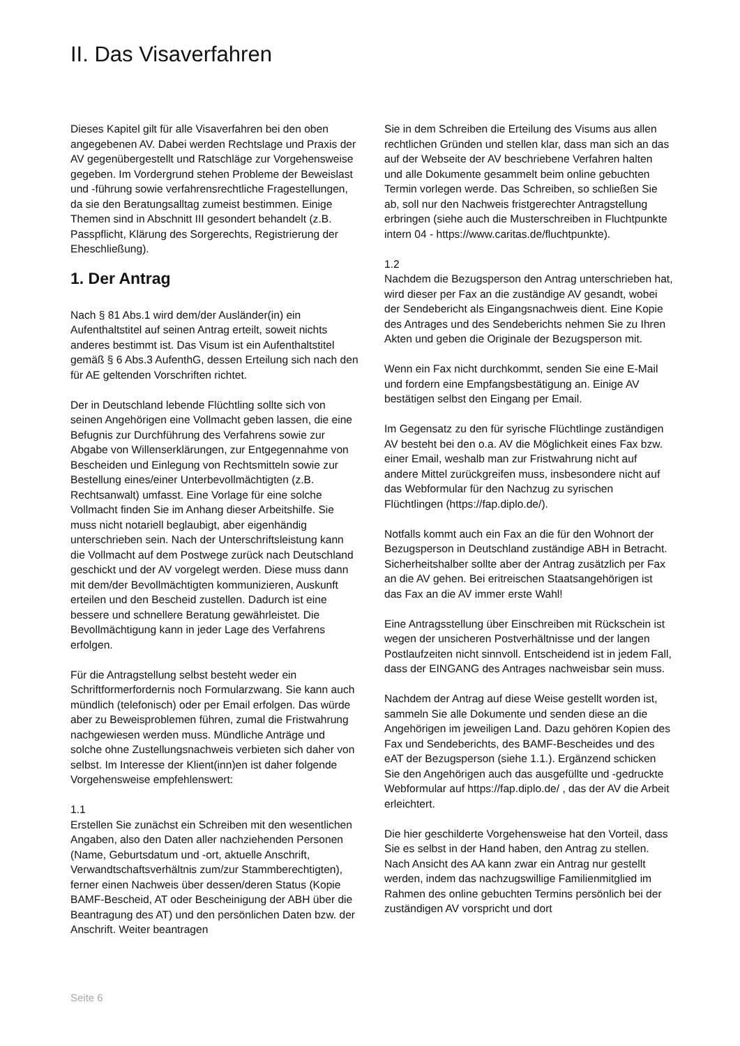II. Das Visaverfahren
Dieses Kapitel gilt für alle Visaverfahren bei den oben angegebenen AV. Dabei werden Rechtslage und Praxis der AV gegenübergestellt und Ratschläge zur Vorgehensweise gegeben. Im Vordergrund stehen Probleme der Beweislast und -führung sowie verfahrensrechtliche Fragestellungen, da sie den Beratungsalltag zumeist bestimmen. Einige Themen sind in Abschnitt III gesondert behandelt (z.B. Passpflicht, Klärung des Sorgerechts, Registrierung der Eheschließung).
1. Der Antrag
Nach § 81 Abs.1 wird dem/der Ausländer(in) ein Aufenthaltstitel auf seinen Antrag erteilt, soweit nichts anderes bestimmt ist. Das Visum ist ein Aufenthaltstitel gemäß § 6 Abs.3 AufenthG, dessen Erteilung sich nach den für AE geltenden Vorschriften richtet.
Der in Deutschland lebende Flüchtling sollte sich von seinen Angehörigen eine Vollmacht geben lassen, die eine Befugnis zur Durchführung des Verfahrens sowie zur Abgabe von Willenserklärungen, zur Entgegennahme von Bescheiden und Einlegung von Rechtsmitteln sowie zur Bestellung eines/einer Unterbevollmächtigten (z.B. Rechtsanwalt) umfasst. Eine Vorlage für eine solche Vollmacht finden Sie im Anhang dieser Arbeitshilfe. Sie muss nicht notariell beglaubigt, aber eigenhändig unterschrieben sein. Nach der Unterschriftsleistung kann die Vollmacht auf dem Postwege zurück nach Deutschland geschickt und der AV vorgelegt werden. Diese muss dann mit dem/der Bevollmächtigten kommunizieren, Auskunft erteilen und den Bescheid zustellen. Dadurch ist eine bessere und schnellere Beratung gewährleistet. Die Bevollmächtigung kann in jeder Lage des Verfahrens erfolgen.
Für die Antragstellung selbst besteht weder ein Schriftformerfordernis noch Formularzwang. Sie kann auch mündlich (telefonisch) oder per Email erfolgen. Das würde aber zu Beweisproblemen führen, zumal die Fristwahrung nachgewiesen werden muss. Mündliche Anträge und solche ohne Zustellungsnachweis verbieten sich daher von selbst. Im Interesse der Klient(inn)en ist daher folgende Vorgehensweise empfehlenswert:
1.1
Erstellen Sie zunächst ein Schreiben mit den wesentlichen Angaben, also den Daten aller nachziehenden Personen (Name, Geburtsdatum und -ort, aktuelle Anschrift, Verwandtschaftsverhältnis zum/zur Stammberechtigten), ferner einen Nachweis über dessen/deren Status (Kopie BAMF-Bescheid, AT oder Bescheinigung der ABH über die Beantragung des AT) und den persönlichen Daten bzw. der Anschrift. Weiter beantragen
Sie in dem Schreiben die Erteilung des Visums aus allen rechtlichen Gründen und stellen klar, dass man sich an das auf der Webseite der AV beschriebene Verfahren halten und alle Dokumente gesammelt beim online gebuchten Termin vorlegen werde. Das Schreiben, so schließen Sie ab, soll nur den Nachweis fristgerechter Antragstellung erbringen (siehe auch die Musterschreiben in Fluchtpunkte intern 04 - https://www.caritas.de/fluchtpunkte).
1.2
Nachdem die Bezugsperson den Antrag unterschrieben hat, wird dieser per Fax an die zuständige AV gesandt, wobei der Sendebericht als Eingangsnachweis dient. Eine Kopie des Antrages und des Sendeberichts nehmen Sie zu Ihren Akten und geben die Originale der Bezugsperson mit.
Wenn ein Fax nicht durchkommt, senden Sie eine E-Mail und fordern eine Empfangsbestätigung an. Einige AV bestätigen selbst den Eingang per Email.
Im Gegensatz zu den für syrische Flüchtlinge zuständigen AV besteht bei den o.a. AV die Möglichkeit eines Fax bzw. einer Email, weshalb man zur Fristwahrung nicht auf andere Mittel zurückgreifen muss, insbesondere nicht auf das Webformular für den Nachzug zu syrischen Flüchtlingen (https://fap.diplo.de/).
Notfalls kommt auch ein Fax an die für den Wohnort der Bezugsperson in Deutschland zuständige ABH in Betracht. Sicherheitshalber sollte aber der Antrag zusätzlich per Fax an die AV gehen. Bei eritreischen Staatsangehörigen ist das Fax an die AV immer erste Wahl!
Eine Antragsstellung über Einschreiben mit Rückschein ist wegen der unsicheren Postverhältnisse und der langen Postlaufzeiten nicht sinnvoll. Entscheidend ist in jedem Fall, dass der EINGANG des Antrages nachweisbar sein muss.
Nachdem der Antrag auf diese Weise gestellt worden ist, sammeln Sie alle Dokumente und senden diese an die Angehörigen im jeweiligen Land. Dazu gehören Kopien des Fax und Sendeberichts, des BAMF-Bescheides und des eAT der Bezugsperson (siehe 1.1.). Ergänzend schicken Sie den Angehörigen auch das ausgefüllte und -gedruckte Webformular auf https://fap.diplo.de/ , das der AV die Arbeit erleichtert.
Die hier geschilderte Vorgehensweise hat den Vorteil, dass Sie es selbst in der Hand haben, den Antrag zu stellen. Nach Ansicht des AA kann zwar ein Antrag nur gestellt werden, indem das nachzugswillige Familienmitglied im Rahmen des online gebuchten Termins persönlich bei der zuständigen AV vorspricht und dort
Seite 6